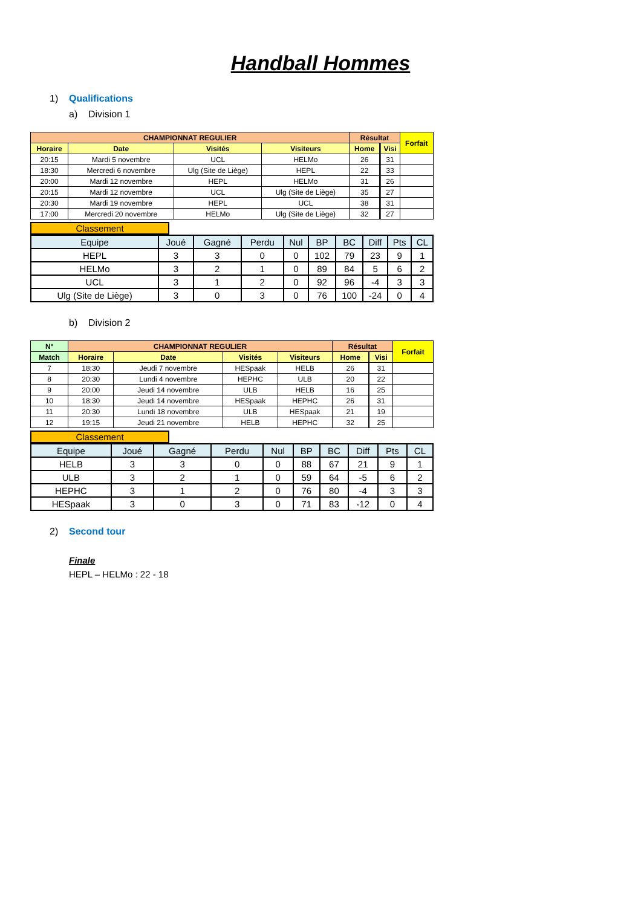Handball Hommes
1) Qualifications
a) Division 1
| CHAMPIONNAT REGULIER | | | | Résultat | | | Forfait |
| --- | --- | --- | --- | --- | --- | --- | --- |
| Horaire | Date | Visités | Visiteurs | Home | | Visi | |
| 20:15 | Mardi 5 novembre | UCL | HELMo | 26 | | 31 | |
| 18:30 | Mercredi 6 novembre | Ulg (Site de Liège) | HEPL | 22 | | 33 | |
| 20:00 | Mardi 12 novembre | HEPL | HELMo | 31 | | 26 | |
| 20:15 | Mardi 12 novembre | UCL | Ulg (Site de Liège) | 35 | | 27 | |
| 20:30 | Mardi 19 novembre | HEPL | UCL | 38 | | 31 | |
| 17:00 | Mercredi 20 novembre | HELMo | Ulg (Site de Liège) | 32 | | 27 | |
Classement
| Equipe | Joué | Gagné | Perdu | Nul | BP | BC | Diff | Pts | CL |
| HEPL | 3 | 3 | 0 | 0 | 102 | 79 | 23 | 9 | 1 |
| HELMo | 3 | 2 | 1 | 0 | 89 | 84 | 5 | 6 | 2 |
| UCL | 3 | 1 | 2 | 0 | 92 | 96 | -4 | 3 | 3 |
| Ulg (Site de Liège) | 3 | 0 | 3 | 0 | 76 | 100 | -24 | 0 | 4 |
b) Division 2
| N° | CHAMPIONNAT REGULIER | | | | Résultat | | | Forfait |
| --- | --- | --- | --- | --- | --- | --- | --- | --- |
| Match | Horaire | Date | Visités | Visiteurs | Home | | Visi | |
| 7 | 18:30 | Jeudi 7 novembre | HESpaak | HELB | 26 | | 31 | |
| 8 | 20:30 | Lundi 4 novembre | HEPHC | ULB | 20 | | 22 | |
| 9 | 20:00 | Jeudi 14 novembre | ULB | HELB | 16 | | 25 | |
| 10 | 18:30 | Jeudi 14 novembre | HESpaak | HEPHC | 26 | | 31 | |
| 11 | 20:30 | Lundi 18 novembre | ULB | HESpaak | 21 | | 19 | |
| 12 | 19:15 | Jeudi 21 novembre | HELB | HEPHC | 32 | | 25 | |
Classement
| Equipe | Joué | Gagné | Perdu | Nul | BP | BC | Diff | Pts | CL |
| HELB | 3 | 3 | 0 | 0 | 88 | 67 | 21 | 9 | 1 |
| ULB | 3 | 2 | 1 | 0 | 59 | 64 | -5 | 6 | 2 |
| HEPHC | 3 | 1 | 2 | 0 | 76 | 80 | -4 | 3 | 3 |
| HESpaak | 3 | 0 | 3 | 0 | 71 | 83 | -12 | 0 | 4 |
2) Second tour
Finale
HEPL – HELMo : 22 - 18